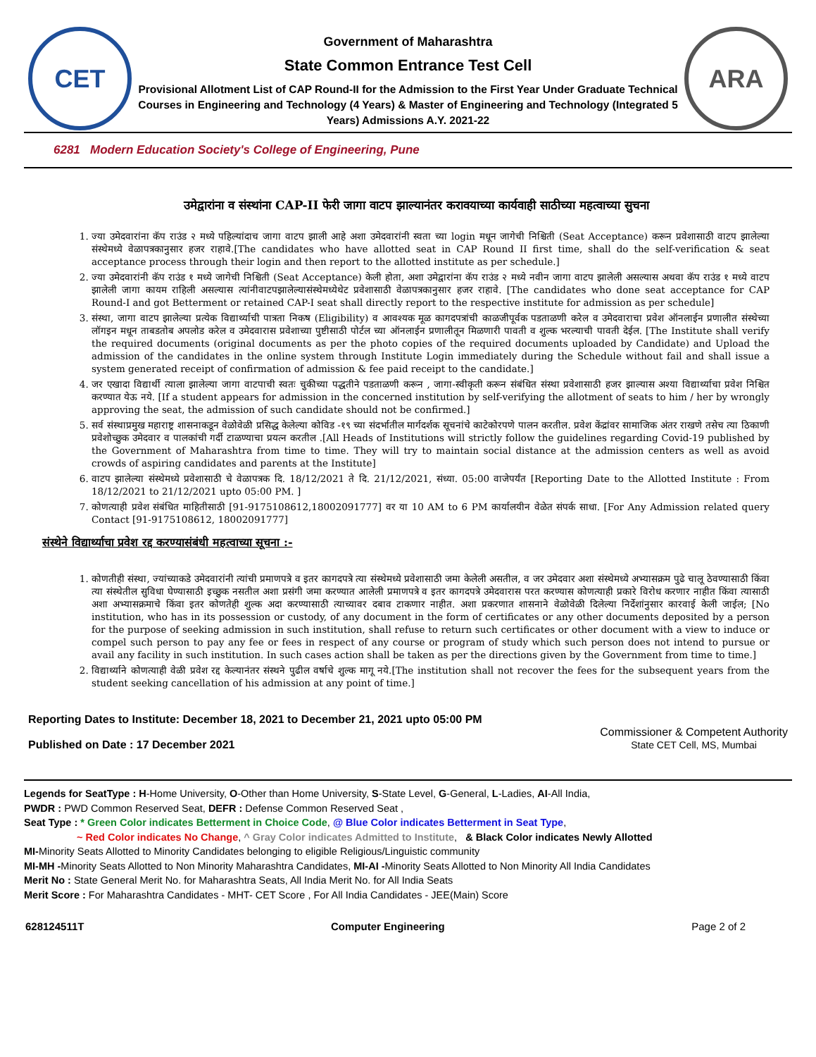CET
Government of Maharashtra
State Common Entrance Test Cell
Provisional Allotment List of CAP Round-II for the Admission to the First Year Under Graduate Technical Courses in Engineering and Technology (4 Years) & Master of Engineering and Technology (Integrated 5 Years) Admissions A.Y. 2021-22
ARA
6281 Modern Education Society's College of Engineering, Pune
उमेद्वारांना व संस्थांना CAP-II फेरी जागा वाटप झाल्यानंतर करावयाच्या कार्यवाही साठीच्या महत्वाच्या सुचना
1. ज्या उमेदवारांना कॅप राउंड २ मध्ये पहिल्यांदाच जागा वाटप झाली आहे अशा उमेदवारांनी स्वता च्या login मधून जागेची निश्चिती (Seat Acceptance) करून प्रवेशासाठी वाटप झालेल्या संस्थेमध्ये वेळापत्रकानुसार हजर राहावे.[The candidates who have allotted seat in CAP Round II first time, shall do the self-verification & seat acceptance process through their login and then report to the allotted institute as per schedule.]
2. ज्या उमेदवारांनी कॅप राउंड १ मध्ये जागेची निश्चिती (Seat Acceptance) केली होता, अशा उमेद्वारांना कॅप राउंड २ मध्ये नवीन जागा वाटप झालेली असल्यास अथवा कॅप राउंड १ मध्ये वाटप झालेली जागा कायम राहिली असल्यास त्यांनीवाटपझालेल्यासंस्थेमध्येथेट प्रवेशासाठी वेळापत्रकानुसार हजर राहावे. [The candidates who done seat acceptance for CAP Round-I and got Betterment or retained CAP-I seat shall directly report to the respective institute for admission as per schedule]
3. संस्था, जागा वाटप झालेल्या प्रत्येक विद्यार्थ्याची पात्रता निकष (Eligibility) व आवश्यक मूळ कागदपत्रांची काळजीपूर्वक पडताळणी करेल व उमेदवाराचा प्रवेश ऑनलाईन प्रणालीत संस्थेच्या लॉगइन मधून ताबडतोब अपलोड करेल व उमेदवारास प्रवेशाच्या पुष्टीसाठी पोर्टल च्या ऑनलाईन प्रणालीतून मिळणारी पावती व शुल्क भरल्याची पावती देईल. [The Institute shall verify the required documents (original documents as per the photo copies of the required documents uploaded by Candidate) and Upload the admission of the candidates in the online system through Institute Login immediately during the Schedule without fail and shall issue a system generated receipt of confirmation of admission & fee paid receipt to the candidate.]
4. जर एखादा विद्यार्थी त्याला झालेल्या जागा वाटपाची स्वतः चुकीच्या पद्धतीने पडताळणी करून , जागा-स्वीकृती करून संबंधित संस्था प्रवेशासाठी हजर झाल्यास अश्या विद्यार्थ्याचा प्रवेश निश्चित करण्यात येऊ नये. [If a student appears for admission in the concerned institution by self-verifying the allotment of seats to him / her by wrongly approving the seat, the admission of such candidate should not be confirmed.]
5. सर्व संस्थाप्रमुख महाराष्ट्र शासनाकडून वेळोवेळी प्रसिद्ध केलेल्या कोविड -१९ च्या संदर्भातील मार्गदर्शक सूचनांचे काटेकोरपणे पालन करतील. प्रवेश केंद्रांवर सामाजिक अंतर राखणे तसेच त्या ठिकाणी प्रवेशोच्छुक उमेदवार व पालकांची गर्दी टाळण्याचा प्रयत्न करतील .[All Heads of Institutions will strictly follow the guidelines regarding Covid-19 published by the Government of Maharashtra from time to time. They will try to maintain social distance at the admission centers as well as avoid crowds of aspiring candidates and parents at the Institute]
6. वाटप झालेल्या संस्थेमध्ये प्रवेशासाठी चे वेळापत्रक दि. 18/12/2021 ते दि. 21/12/2021, संध्या. 05:00 वाजेपर्यंत [Reporting Date to the Allotted Institute : From 18/12/2021 to 21/12/2021 upto 05:00 PM. ]
7. कोणत्याही प्रवेश संबंधित माहितीसाठी [91-9175108612,18002091777] वर या 10 AM to 6 PM कार्यालयीन वेळेत संपर्क साधा. [For Any Admission related query Contact [91-9175108612, 18002091777]
संस्थेने विद्यार्थ्याचा प्रवेश रद्द करण्यासंबंधी महत्वाच्या सूचना :-
1. कोणतीही संस्था, ज्यांच्याकडे उमेदवारांनी त्यांची प्रमाणपत्रे व इतर कागदपत्रे त्या संस्थेमध्ये प्रवेशासाठी जमा केलेली असतील, व जर उमेदवार अशा संस्थेमध्ये अभ्यासक्रम पुढे चालू ठेवण्यासाठी किंवा त्या संस्थेतील सुविधा घेण्यासाठी इच्छुक नसतील अशा प्रसंगी जमा करण्यात आलेली प्रमाणपत्रे व इतर कागदपत्रे उमेदवारास परत करण्यास कोणत्याही प्रकारे विरोध करणार नाहीत किंवा त्यासाठी अशा अभ्यासक्रमाचे किंवा इतर कोणतेही शुल्क अदा करण्यासाठी त्याच्यावर दबाव टाकणार नाहीत. अशा प्रकरणात शासनाने वेळोवेळी दिलेल्या निर्देशांनुसार कारवाई केली जाईल; [No institution, who has in its possession or custody, of any document in the form of certificates or any other documents deposited by a person for the purpose of seeking admission in such institution, shall refuse to return such certificates or other document with a view to induce or compel such person to pay any fee or fees in respect of any course or program of study which such person does not intend to pursue or avail any facility in such institution. In such cases action shall be taken as per the directions given by the Government from time to time.]
2. विद्यार्थ्याने कोणत्याही वेळी प्रवेश रद्द केल्यानंतर संस्थने पुढील वर्षाचे शुल्क मागू नये.[The institution shall not recover the fees for the subsequent years from the student seeking cancellation of his admission at any point of time.]
Reporting Dates to Institute: December 18, 2021 to December 21, 2021 upto 05:00 PM
Published on Date : 17 December 2021
Commissioner & Competent Authority
State CET Cell, MS, Mumbai
Legends for SeatType : H-Home University, O-Other than Home University, S-State Level, G-General, L-Ladies, AI-All India,
PWDR : PWD Common Reserved Seat, DEFR : Defense Common Reserved Seat ,
Seat Type : * Green Color indicates Betterment in Choice Code, @ Blue Color indicates Betterment in Seat Type,
~ Red Color indicates No Change, ^ Gray Color indicates Admitted to Institute, & Black Color indicates Newly Allotted
MI-Minority Seats Allotted to Minority Candidates belonging to eligible Religious/Linguistic community
MI-MH -Minority Seats Allotted to Non Minority Maharashtra Candidates, MI-AI -Minority Seats Allotted to Non Minority All India Candidates
Merit No : State General Merit No. for Maharashtra Seats, All India Merit No. for All India Seats
Merit Score : For Maharashtra Candidates - MHT- CET Score , For All India Candidates - JEE(Main) Score
628124511T Computer Engineering Page 2 of 2